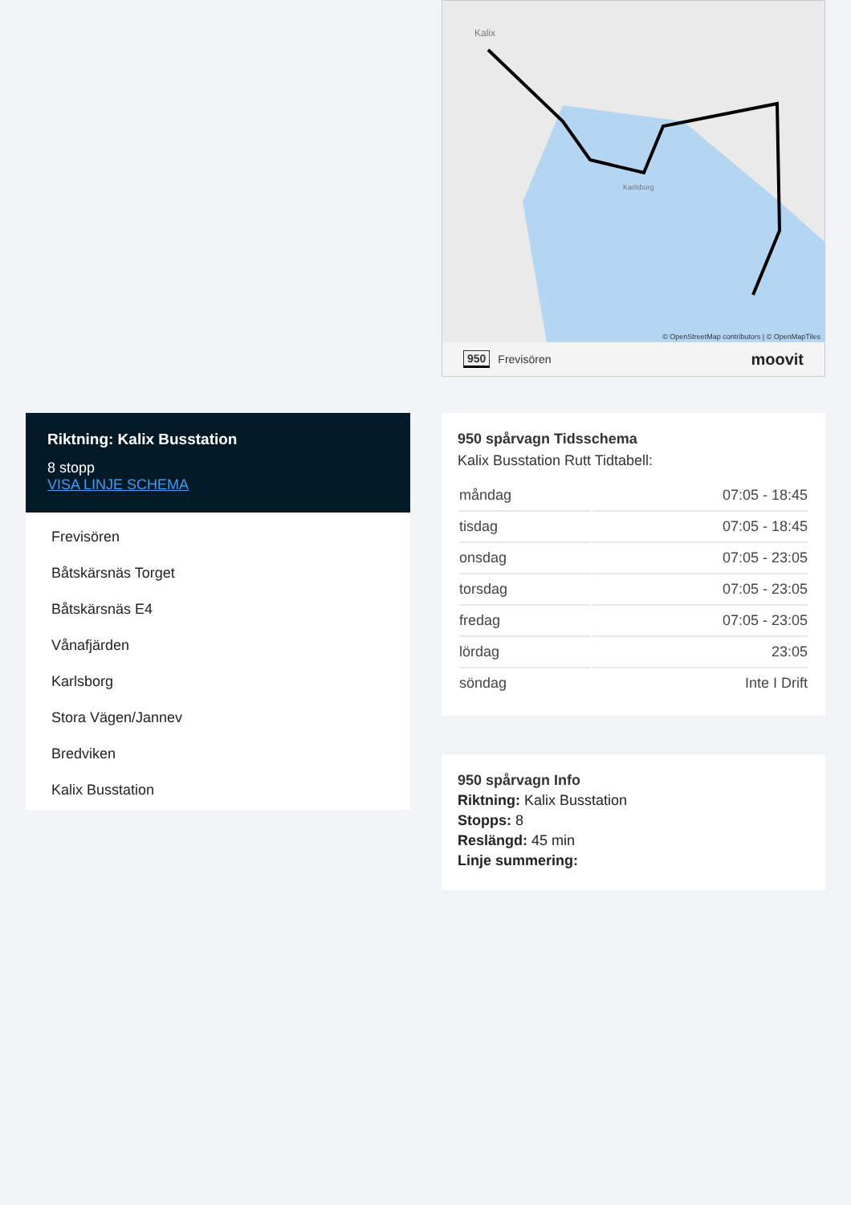Riktning: Kalix Busstation
8 stopp
VISA LINJE SCHEMA
Frevisören
Båtskärsnäs Torget
Båtskärsnäs E4
Vånafjärden
Karlsborg
Stora Vägen/Jannev
Bredviken
Kalix Busstation
Kalix
Karlsborg
© OpenStreetMap contributors | © OpenMapTiles
950 Frevisören moovit
950 spårvagn Tidsschema
Kalix Busstation Rutt Tidtabell:
| måndag | 07:05 - 18:45 |
| tisdag | 07:05 - 18:45 |
| onsdag | 07:05 - 23:05 |
| torsdag | 07:05 - 23:05 |
| fredag | 07:05 - 23:05 |
| lördag | 23:05 |
| söndag | Inte I Drift |
950 spårvagn Info
Riktning: Kalix Busstation
Stopps: 8
Reslängd: 45 min
Linje summering: